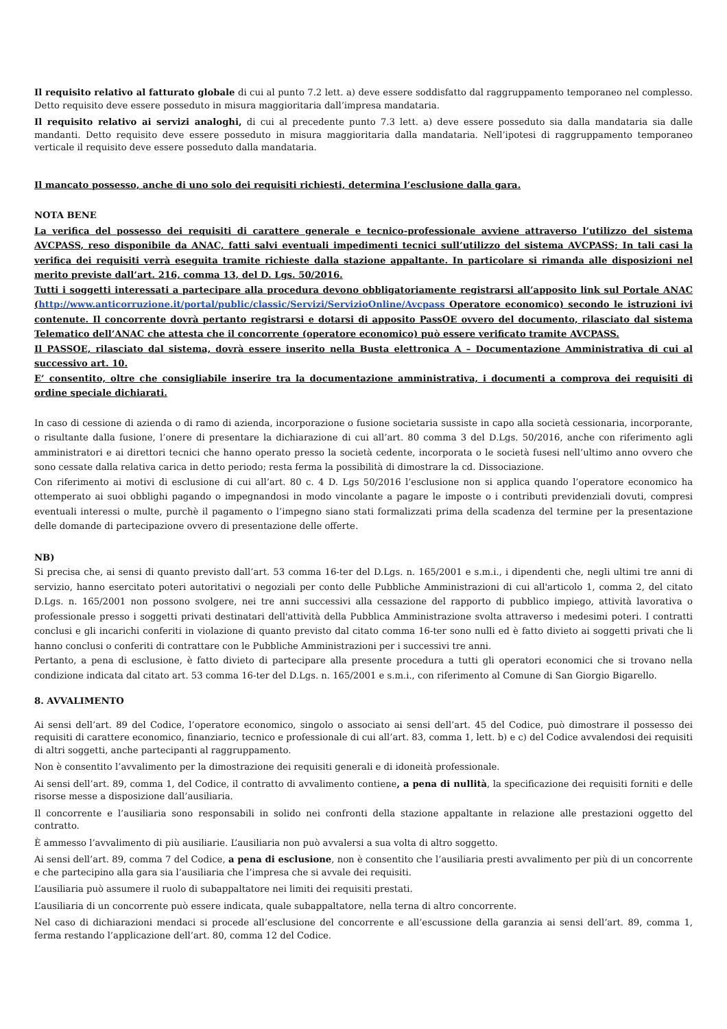Il requisito relativo al fatturato globale di cui al punto 7.2 lett. a) deve essere soddisfatto dal raggruppamento temporaneo nel complesso. Detto requisito deve essere posseduto in misura maggioritaria dall’impresa mandataria.
Il requisito relativo ai servizi analoghi, di cui al precedente punto 7.3 lett. a) deve essere posseduto sia dalla mandataria sia dalle mandanti. Detto requisito deve essere posseduto in misura maggioritaria dalla mandataria. Nell’ipotesi di raggruppamento temporaneo verticale il requisito deve essere posseduto dalla mandataria.
Il mancato possesso, anche di uno solo dei requisiti richiesti, determina l’esclusione dalla gara.
NOTA BENE
La verifica del possesso dei requisiti di carattere generale e tecnico-professionale avviene attraverso l’utilizzo del sistema AVCPASS, reso disponibile da ANAC, fatti salvi eventuali impedimenti tecnici sull’utilizzo del sistema AVCPASS; In tali casi la verifica dei requisiti verrà eseguita tramite richieste dalla stazione appaltante. In particolare si rimanda alle disposizioni nel merito previste dall’art. 216, comma 13, del D. Lgs. 50/2016.
Tutti i soggetti interessati a partecipare alla procedura devono obbligatoriamente registrarsi all’apposito link sul Portale ANAC (http://www.anticorruzione.it/portal/public/classic/Servizi/ServizioOnline/Avcpass Operatore economico) secondo le istruzioni ivi contenute. Il concorrente dovrà pertanto registrarsi e dotarsi di apposito PassOE ovvero del documento, rilasciato dal sistema Telematico dell’ANAC che attesta che il concorrente (operatore economico) può essere verificato tramite AVCPASS.
Il PASSOE, rilasciato dal sistema, dovrà essere inserito nella Busta elettronica A – Documentazione Amministrativa di cui al successivo art. 10.
E’ consentito, oltre che consigliabile inserire tra la documentazione amministrativa, i documenti a comprova dei requisiti di ordine speciale dichiarati.
In caso di cessione di azienda o di ramo di azienda, incorporazione o fusione societaria sussiste in capo alla società cessionaria, incorporante, o risultante dalla fusione, l’onere di presentare la dichiarazione di cui all’art. 80 comma 3 del D.Lgs. 50/2016, anche con riferimento agli amministratori e ai direttori tecnici che hanno operato presso la società cedente, incorporata o le società fusesi nell’ultimo anno ovvero che sono cessate dalla relativa carica in detto periodo; resta ferma la possibilità di dimostrare la cd. Dissociazione.
Con riferimento ai motivi di esclusione di cui all’art. 80 c. 4 D. Lgs 50/2016 l’esclusione non si applica quando l’operatore economico ha ottemperato ai suoi obblighi pagando o impegnandosi in modo vincolante a pagare le imposte o i contributi previdenziali dovuti, compresi eventuali interessi o multe, purchè il pagamento o l’impegno siano stati formalizzati prima della scadenza del termine per la presentazione delle domande di partecipazione ovvero di presentazione delle offerte.
NB)
Si precisa che, ai sensi di quanto previsto dall’art. 53 comma 16-ter del D.Lgs. n. 165/2001 e s.m.i., i dipendenti che, negli ultimi tre anni di servizio, hanno esercitato poteri autoritativi o negoziali per conto delle Pubbliche Amministrazioni di cui all'articolo 1, comma 2, del citato D.Lgs. n. 165/2001 non possono svolgere, nei tre anni successivi alla cessazione del rapporto di pubblico impiego, attività lavorativa o professionale presso i soggetti privati destinatari dell'attività della Pubblica Amministrazione svolta attraverso i medesimi poteri. I contratti conclusi e gli incarichi conferiti in violazione di quanto previsto dal citato comma 16-ter sono nulli ed è fatto divieto ai soggetti privati che li hanno conclusi o conferiti di contrattare con le Pubbliche Amministrazioni per i successivi tre anni.
Pertanto, a pena di esclusione, è fatto divieto di partecipare alla presente procedura a tutti gli operatori economici che si trovano nella condizione indicata dal citato art. 53 comma 16-ter del D.Lgs. n. 165/2001 e s.m.i., con riferimento al Comune di San Giorgio Bigarello.
8. AVVALIMENTO
Ai sensi dell’art. 89 del Codice, l’operatore economico, singolo o associato ai sensi dell’art. 45 del Codice, può dimostrare il possesso dei requisiti di carattere economico, finanziario, tecnico e professionale di cui all’art. 83, comma 1, lett. b) e c) del Codice avvalendosi dei requisiti di altri soggetti, anche partecipanti al raggruppamento.
Non è consentito l’avvalimento per la dimostrazione dei requisiti generali e di idoneità professionale.
Ai sensi dell’art. 89, comma 1, del Codice, il contratto di avvalimento contiene, a pena di nullità, la specificazione dei requisiti forniti e delle risorse messe a disposizione dall’ausiliaria.
Il concorrente e l’ausiliaria sono responsabili in solido nei confronti della stazione appaltante in relazione alle prestazioni oggetto del contratto.
È ammesso l’avvalimento di più ausiliarie. L’ausiliaria non può avvalersi a sua volta di altro soggetto.
Ai sensi dell’art. 89, comma 7 del Codice, a pena di esclusione, non è consentito che l’ausiliaria presti avvalimento per più di un concorrente e che partecipino alla gara sia l’ausiliaria che l’impresa che si avvale dei requisiti.
L’ausiliaria può assumere il ruolo di subappaltatore nei limiti dei requisiti prestati.
L’ausiliaria di un concorrente può essere indicata, quale subappaltatore, nella terna di altro concorrente.
Nel caso di dichiarazioni mendaci si procede all’esclusione del concorrente e all’escussione della garanzia ai sensi dell’art. 89, comma 1, ferma restando l’applicazione dell’art. 80, comma 12 del Codice.